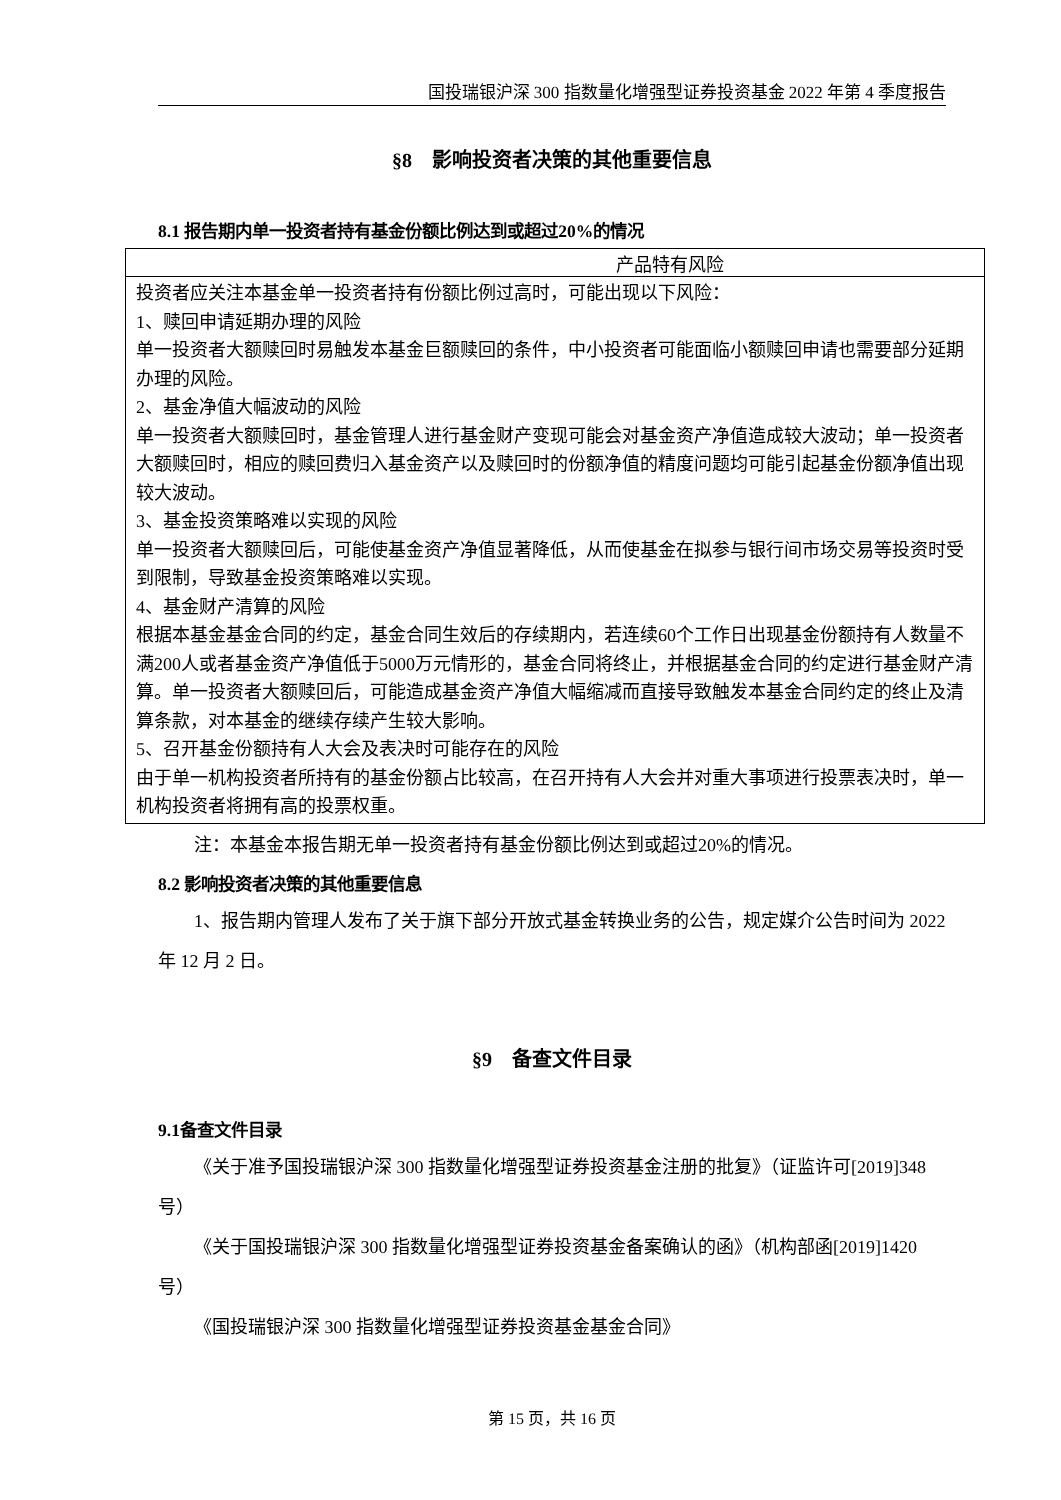国投瑞银沪深 300 指数量化增强型证券投资基金 2022 年第 4 季度报告
§8　影响投资者决策的其他重要信息
8.1 报告期内单一投资者持有基金份额比例达到或超过20%的情况
| 产品特有风险 |
| --- |
| 投资者应关注本基金单一投资者持有份额比例过高时，可能出现以下风险： 1、赎回申请延期办理的风险 单一投资者大额赎回时易触发本基金巨额赎回的条件，中小投资者可能面临小额赎回申请也需要部分延期办理的风险。 2、基金净值大幅波动的风险 单一投资者大额赎回时，基金管理人进行基金财产变现可能会对基金资产净值造成较大波动；单一投资者大额赎回时，相应的赎回费归入基金资产以及赎回时的份额净值的精度问题均可能引起基金份额净值出现较大波动。 3、基金投资策略难以实现的风险 单一投资者大额赎回后，可能使基金资产净值显著降低，从而使基金在拟参与银行间市场交易等投资时受到限制，导致基金投资策略难以实现。 4、基金财产清算的风险 根据本基金基金合同的约定，基金合同生效后的存续期内，若连续60个工作日出现基金份额持有人数量不满200人或者基金资产净值低于5000万元情形的，基金合同将终止，并根据基金合同的约定进行基金财产清算。单一投资者大额赎回后，可能造成基金资产净值大幅缩减而直接导致触发本基金合同约定的终止及清算条款，对本基金的继续存续产生较大影响。 5、召开基金份额持有人大会及表决时可能存在的风险 由于单一机构投资者所持有的基金份额占比较高，在召开持有人大会并对重大事项进行投票表决时，单一机构投资者将拥有高的投票权重。 |
注：本基金本报告期无单一投资者持有基金份额比例达到或超过20%的情况。
8.2 影响投资者决策的其他重要信息
1、报告期内管理人发布了关于旗下部分开放式基金转换业务的公告，规定媒介公告时间为 2022 年 12 月 2 日。
§9　备查文件目录
9.1备查文件目录
《关于准予国投瑞银沪深 300 指数量化增强型证券投资基金注册的批复》（证监许可[2019]348 号）
《关于国投瑞银沪深 300 指数量化增强型证券投资基金备案确认的函》（机构部函[2019]1420 号）
《国投瑞银沪深 300 指数量化增强型证券投资基金基金合同》
第 15 页，共 16 页